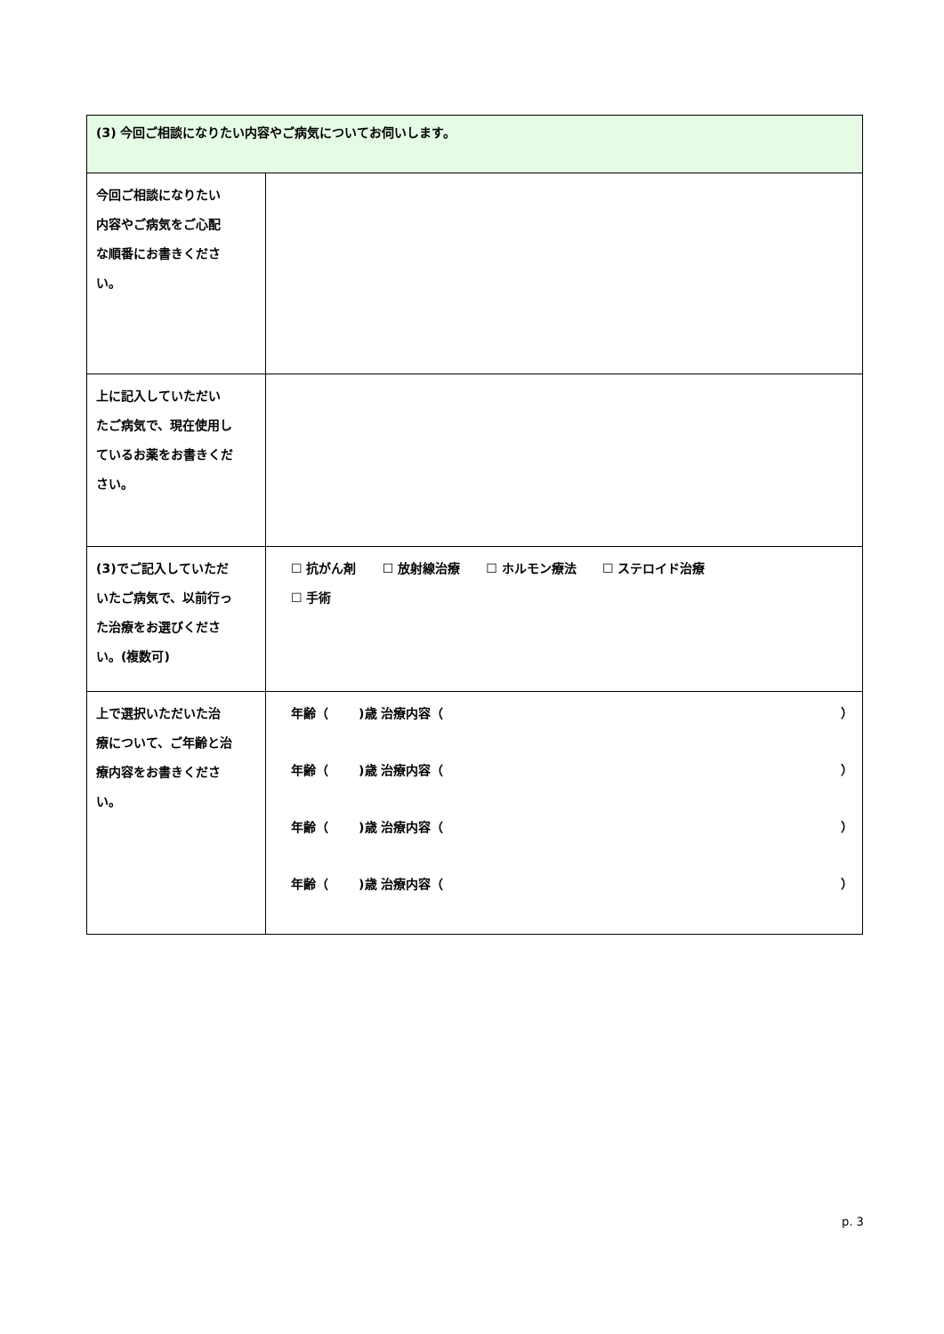| (3) 今回ご相談になりたい内容やご病気についてお伺いします。 | |
| 今回ご相談になりたい 内容やご病気をご心配 な順番にお書きくださ い。 | |
| 上に記入していただい たご病気で、現在使用し ているお薬をお書きくだ さい。 | |
| (3)でご記入していただ いたご病気で、以前行っ た治療をお選びくださ い。(複数可) | ☐ 抗がん剤 ☐ 放射線治療 ☐ ホルモン療法 ☐ ステロイド治療 ☐ 手術 |
| 上で選択いただいた治 療について、ご年齢と治 療内容をお書きくださ い。 | 年齢（ )歳 治療内容（ ） 年齢（ )歳 治療内容（ ） 年齢（ )歳 治療内容（ ） 年齢（ )歳 治療内容（ ） |
p. 3